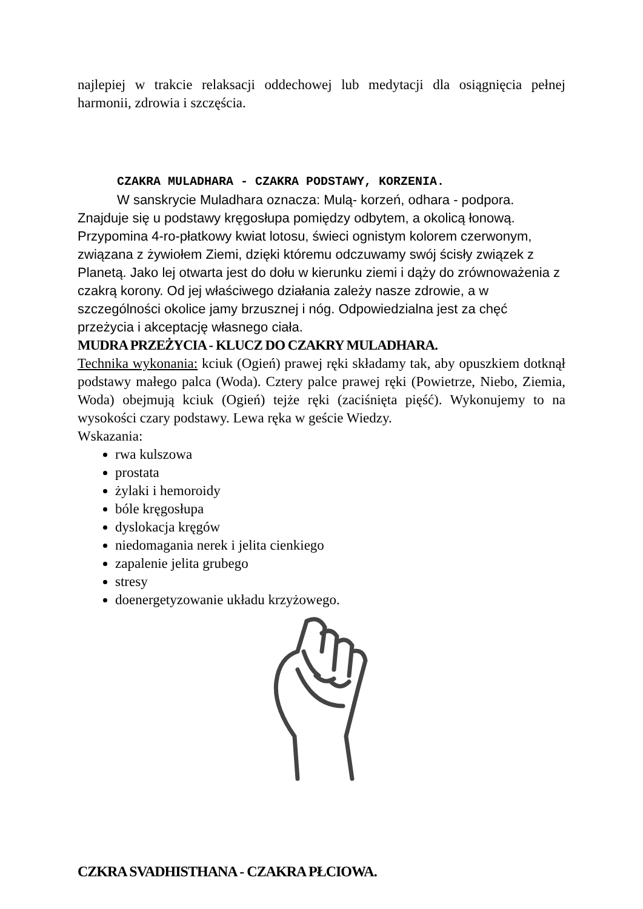najlepiej w trakcie relaksacji oddechowej lub medytacji dla osiągnięcia pełnej harmonii, zdrowia i szczęścia.
CZAKRA MULADHARA - CZAKRA PODSTAWY, KORZENIA.
W sanskrycie Muladhara oznacza: Mulą- korzeń, odhara - podpora. Znajduje się u podstawy kręgosłupa pomiędzy odbytem, a okolicą łonową. Przypomina 4-ro-płatkowy kwiat lotosu, świeci ognistym kolorem czerwonym, związana z żywiołem Ziemi, dzięki któremu odczuwamy swój ścisły związek z Planetą. Jako lej otwarta jest do dołu w kierunku ziemi i dąży do zrównoważenia z czakrą korony. Od jej właściwego działania zależy nasze zdrowie, a w szczególności okolice jamy brzusznej i nóg. Odpowiedzialna jest za chęć przeżycia i akceptację własnego ciała.
MUDRA PRZEŻYCIA - KLUCZ DO CZAKRY MULADHARA.
Technika wykonania: kciuk (Ogień) prawej ręki składamy tak, aby opuszkiem dotknął podstawy małego palca (Woda). Cztery palce prawej ręki (Powietrze, Niebo, Ziemia, Woda) obejmują kciuk (Ogień) tejże ręki (zaciśnięta pięść). Wykonujemy to na wysokości czary podstawy. Lewa ręka w geście Wiedzy.
Wskazania:
rwa kulszowa
prostata
żylaki i hemoroidy
bóle kręgosłupa
dyslokacja kręgów
niedomagania nerek i jelita cienkiego
zapalenie jelita grubego
stresy
doenergetyzowanie układu krzyżowego.
CZKRA SVADHISTHANA - CZAKRA PŁCIOWA.